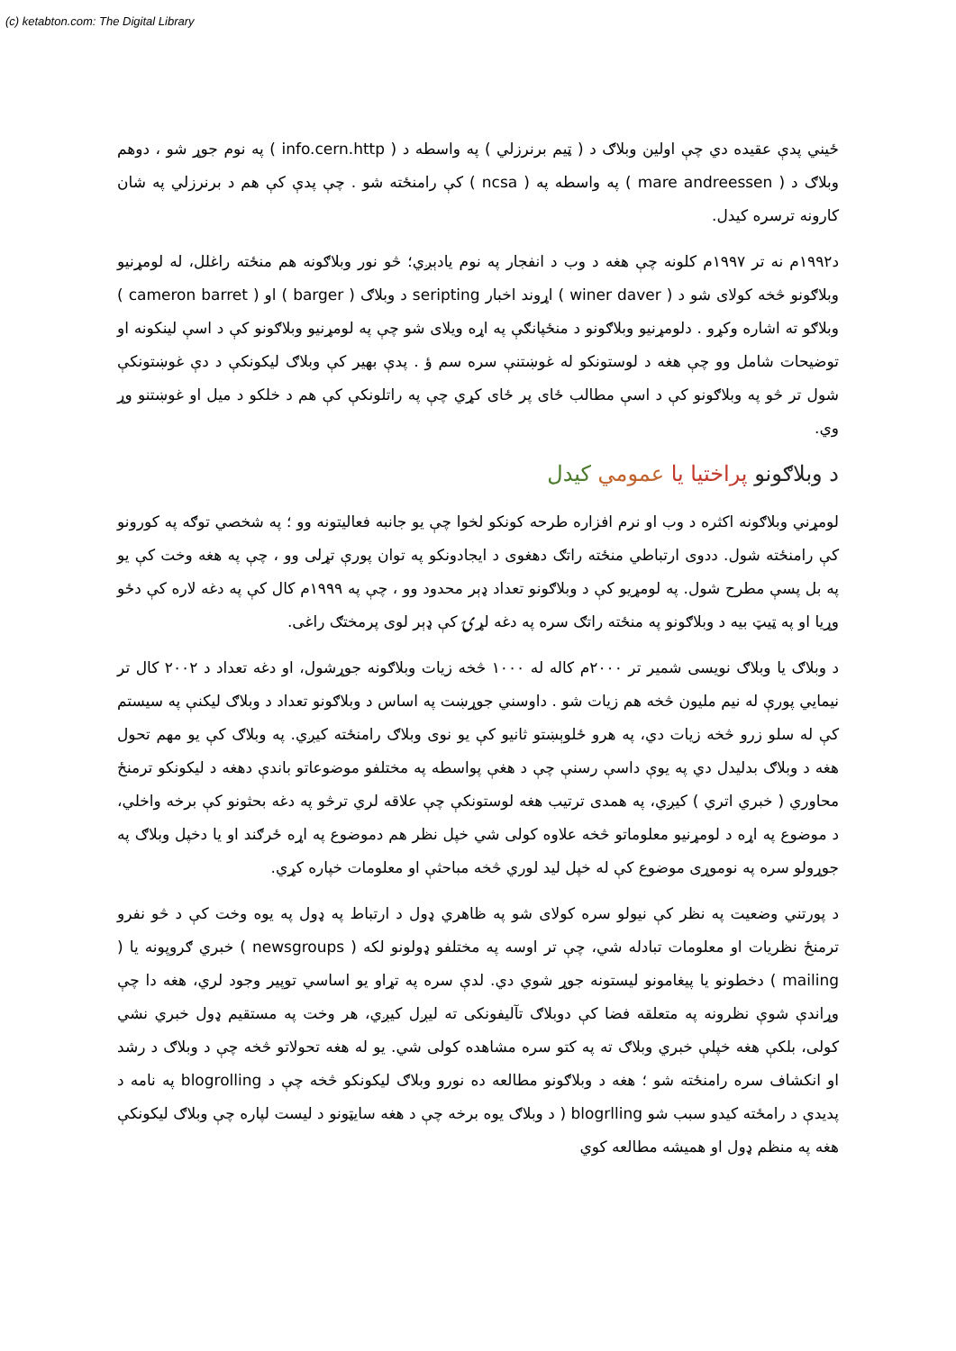(c) ketabton.com: The Digital Library
ځيني پدې عقيده دي چې اولين وبلاګ د ( ټيم برنرزلي ) په واسطه د ( info.cern.http ) په نوم جوړ شو ، دوهم وبلاګ د ( mare andreessen ) په واسطه په ( ncsa ) کې رامنځته شو . چې پدې کې هم د برنرزلي په شان کارونه ترسره کيدل.
د۱۹۹۲م نه تر ۱۹۹۷م کلونه چې هغه د وب د انفجار په نوم يادېږي؛ څو نور وبلاګونه هم منځته راغلل، له لومړنيو وبلاګونو څخه کولای شو د ( winer daver ) اړوند اخبار seripting د وبلاګ ( barger ) او ( cameron barret ) وبلاګو ته اشاره وکړو . دلومړنيو وبلاګونو د منځپانګې په اړه ويلای شو چې په لومړنيو وبلاګونو کې د اسې لينکونه او توضيحات شامل وو چې هغه د لوستونکو له غوښتنې سره سم ؤ . پدې بهير کې وبلاګ ليکونکې د دې غوښتونکې شول تر څو په وبلاګونو کې د اسې مطالب ځای پر ځای کړي چې په راتلونکې کې هم د خلکو د ميل او غوښتنو وړ وي.
د وبلاګونو پراختيا يا عمومي کيدل
لومړني وبلاګونه اکثره د وب او نرم افزاره طرحه کونکو لخوا چې يو جانبه فعاليتونه وو ؛ په شخصي توګه په کورونو کې رامنځته شول. ددوی ارتباطي منځته راتګ دهغوی د ايجادونکو په توان پورې تړلی وو ، چې په هغه وخت کې يو په بل پسې مطرح شول. په لومړيو کې د وبلاګونو تعداد ډېر محدود وو ، چې په ۱۹۹۹م کال کې په دغه لاره کې دځو وړيا او په ټيټ بيه د وبلاګونو په منځته راتګ سره په دغه لړۍ کې ډېر لوی پرمختګ راغی.
د وبلاګ يا وبلاګ نويسی شمير تر ۲۰۰۰م کاله له ۱۰۰۰ څخه زيات وبلاګونه جوړشول، او دغه تعداد د ۲۰۰۲ کال تر نيمايي پورې له نيم مليون څخه هم زيات شو . داوسني جوړښت په اساس د وبلاګونو تعداد د وبلاګ ليکنې په سيستم کې له سلو زرو څخه زيات دي، په هرو ځلوېښتو ثانيو کې يو نوی وبلاګ رامنځته کيږي. په وبلاګ کې يو مهم تحول هغه د وبلاګ بدليدل دي په يوې داسې رسنې چې د هغې پواسطه په مختلفو موضوعاتو باندې دهغه د ليکونکو ترمنځ محاوري ( خبري اتري ) کيږي، په همدی ترتيب هغه لوستونکې چې علاقه لري ترڅو په دغه بحثونو کې برخه واخلي، د موضوع په اړه د لومړنيو معلوماتو څخه علاوه کولی شي خپل نظر هم دموضوع په اړه ځرګند او يا دخپل وبلاګ په جوړولو سره په نوموړی موضوع کې له خپل ليد لوري څخه مباحثې او معلومات خپاره کړي.
د پورتني وضعيت په نظر کې نيولو سره کولای شو په ظاهري ډول د ارتباط په ډول په يوه وخت کې د څو نفرو ترمنځ نظريات او معلومات تبادله شي، چې تر اوسه په مختلفو ډولونو لکه ( newsgroups ) خبري ګروپونه يا ( mailing ) دخطونو يا پيغامونو ليستونه جوړ شوي دي. لدې سره په تړاو يو اساسي توپير وجود لري، هغه دا چې وړاندې شوې نظرونه په متعلقه فضا کې دوبلاګ تآليفونکی ته ليږل کيږي، هر وخت په مستقيم ډول خبري نشي کولی، بلکې هغه خپلې خبري وبلاګ ته په کتو سره مشاهده کولی شي. يو له هغه تحولاتو څخه چې د وبلاګ د رشد او انکشاف سره رامنځته شو ؛ هغه د وبلاګونو مطالعه ده نورو وبلاګ ليکونکو څخه چې د blogrolling په نامه د پديدې د رامځته کيدو سبب شو blogrlling ( د وبلاګ يوه برخه چې د هغه سايټونو د ليست لپاره چې وبلاګ ليکونکې هغه په منظم ډول او هميشه مطالعه کوي